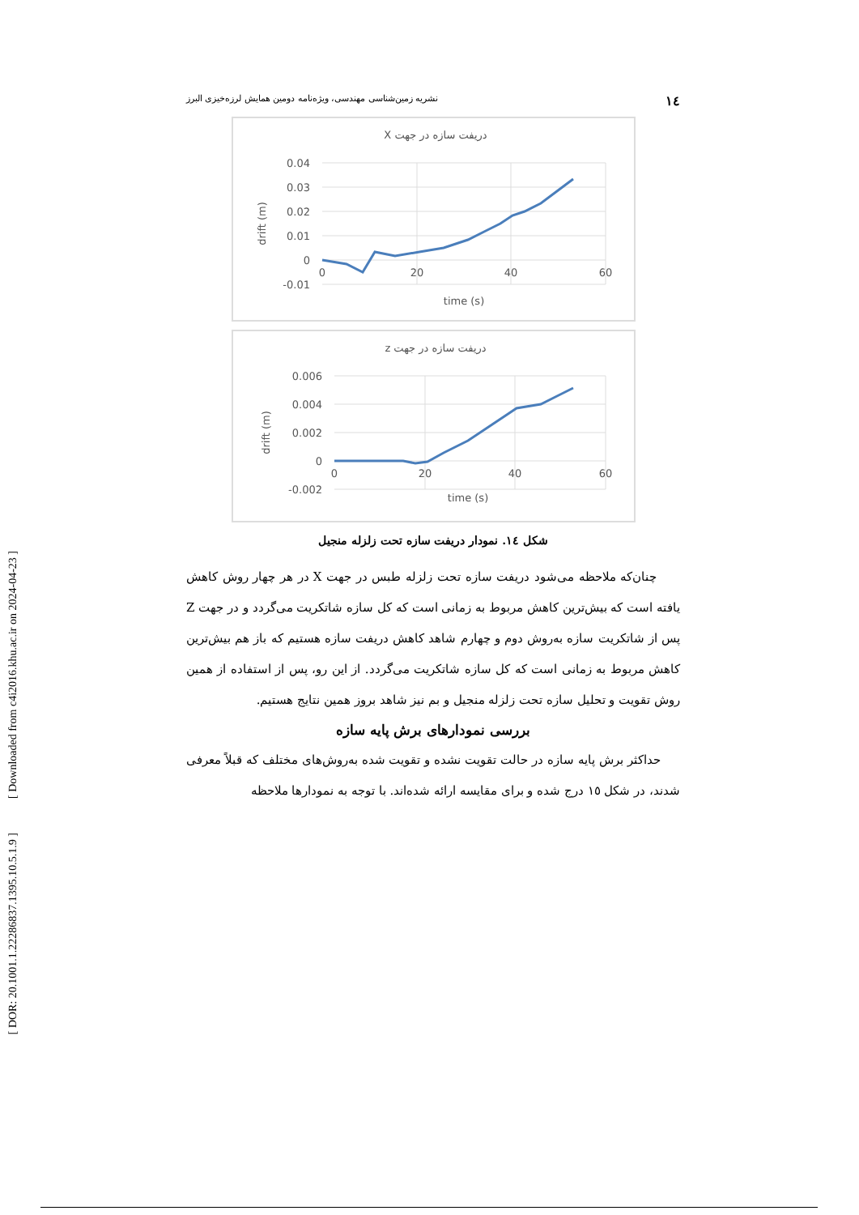[ DOR: 20.1001.1.22286837.1395.10.5.1.9 ] [ Downloaded from c4i2016.khu.ac.ir on 2024-04-23 ]
١٤ نشریه زمین‌شناسی مهندسی، ویژه‌نامه دومین همایش لرزه‌خیزی البرز
دریفت سازه در جهت X
0.04
0.03
0.02
0.01
0
-0.01
0
20
40
60
time (s)
drift (m)
دریفت سازه در جهت z
0.006
0.004
0.002
0
-0.002
0
20
40
60
time (s)
drift (m)
شکل ١٤. نمودار دریفت سازه تحت زلزله منجیل
چنان‌که ملاحظه می‌شود دریفت سازه تحت زلزله طبس در جهت X در هر چهار روش کاهش یافته است که بیش‌ترین کاهش مربوط به زمانی است که کل سازه شاتکریت می‌گردد و در جهت Z پس از شاتکریت سازه به‌روش دوم و چهارم شاهد کاهش دریفت سازه هستیم که باز هم بیش‌ترین کاهش مربوط به زمانی است که کل سازه شاتکریت می‌گردد. از این رو، پس از استفاده از همین روش تقویت و تحلیل سازه تحت زلزله منجیل و بم نیز شاهد بروز همین نتایج هستیم.
بررسی نمودارهای برش پایه سازه
حداکثر برش پایه سازه در حالت تقویت نشده و تقویت شده به‌روش‌های مختلف که قبلاً معرفی شدند، در شکل ١٥ درج شده و برای مقایسه ارائه شده‌اند. با توجه به نمودارها ملاحظه